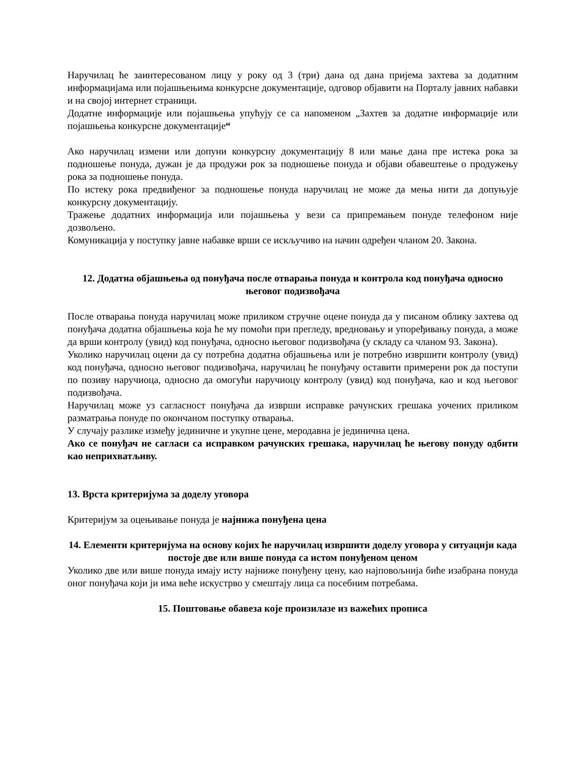Наручилац ће заинтересованом лицу у року од 3 (три) дана од дана пријема захтева за додатним информацијама или појашњењима конкурсне документације, одговор објавити на Порталу јавних набавки и на својој интернет страници.
Додатне информације или појашњења упућују се са напоменом „Захтев за додатне информације или појашњења конкурсне документације“
Ако наручилац измени или допуни конкурсну документацију 8 или мање дана пре истека рока за подношење понуда, дужан је да продужи рок за подношење понуда и објави обавештење о продужењу рока за подношење понуда.
По истеку рока предвиђеног за подношење понуда наручилац не може да мења нити да допуњује конкурсну документацију.
Тражење додатних информација или појашњења у вези са припремањем понуде телефоном није дозвољено.
Комуникација у поступку јавне набавке врши се искључиво на начин одређен чланом 20. Закона.
12. Додатна објашњења од понуђача после отварања понуда и контрола код понуђача односно његовог подизвођача
После отварања понуда наручилац може приликом стручне оцене понуда да у писаном облику захтева од понуђача додатна објашњења која ће му помоћи при прегледу, вредновању и упоређивању понуда, а може да врши контролу (увид) код понуђача, односно његовог подизвођача (у складу са чланом 93. Закона).
Уколико наручилац оцени да су потребна додатна објашњења или је потребно извршити контролу (увид) код понуђача, односно његовог подизвођача, наручилац ће понуђачу оставити примерени рок да поступи по позиву наручиоца, односно да омогући наручиоцу контролу (увид) код понуђача, као и код његовог подизвођача.
Наручилац може уз сагласност понуђача да изврши исправке рачунских грешака уочених приликом разматрања понуде по окончаном поступку отварања.
У случају разлике између јединичне и укупне цене, меродавна је јединична цена.
Ако се понуђач не сагласи са исправком рачунских грешака, наручилац ће његову понуду одбити као неприхватљиву.
13. Врста критеријума за доделу уговора
Критеријум за оцењивање понуда је најнижа понуђена цена
14. Елементи критеријума на основу којих ће наручилац извршити доделу уговора у ситуацији када постоје две или више понуда са истом понуђеном ценом
Уколико две или више понуда имају исту најниже понуђену цену, као најповољнија биће изабрана понуда оног понуђача који ји има веће искустрво у смештају лица са посебним потребама.
15. Поштовање обавеза које произилазе из важећих прописа